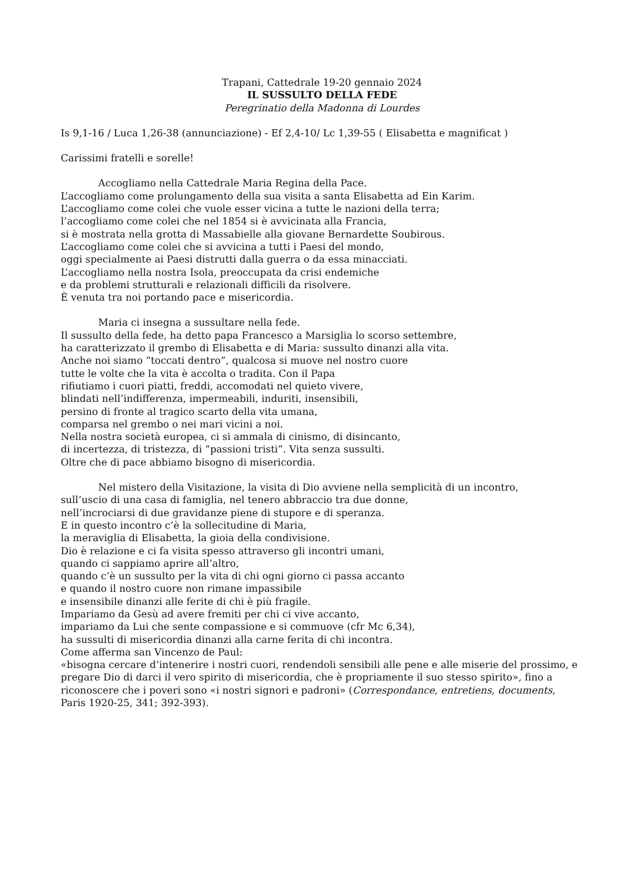Trapani, Cattedrale 19-20 gennaio 2024
IL SUSSULTO DELLA FEDE
Peregrinatio della Madonna di Lourdes
Is 9,1-16 / Luca 1,26-38 (annunciazione) - Ef 2,4-10/ Lc 1,39-55 ( Elisabetta e magnificat )
Carissimi fratelli e sorelle!
Accogliamo nella Cattedrale Maria Regina della Pace.
L’accogliamo come prolungamento della sua visita a santa Elisabetta ad Ein Karim.
L’accogliamo come colei che vuole esser vicina a tutte le nazioni della terra;
l’accogliamo come colei che nel 1854 si è avvicinata alla Francia,
si è mostrata nella grotta di Massabielle alla giovane Bernardette Soubirous.
L’accogliamo come colei che si avvicina a tutti i Paesi del mondo,
oggi specialmente ai Paesi distrutti dalla guerra o da essa minacciati.
L’accogliamo nella nostra Isola, preoccupata da crisi endemiche
e da problemi strutturali e relazionali difficili da risolvere.
È venuta tra noi portando pace e misericordia.
Maria ci insegna a sussultare nella fede.
Il sussulto della fede, ha detto papa Francesco a Marsiglia lo scorso settembre,
ha caratterizzato il grembo di Elisabetta e di Maria: sussulto dinanzi alla vita.
Anche noi siamo “toccati dentro”, qualcosa si muove nel nostro cuore
tutte le volte che la vita è accolta o tradita. Con il Papa
rifiutiamo i cuori piatti, freddi, accomodati nel quieto vivere,
blindati nell’indifferenza, impermeabili, induriti, insensibili,
persino di fronte al tragico scarto della vita umana,
comparsa nel grembo o nei mari vicini a noi.
Nella nostra società europea, ci si ammala di cinismo, di disincanto,
di incertezza, di tristezza, di “passioni tristi”. Vita senza sussulti.
Oltre che di pace abbiamo bisogno di misericordia.
Nel mistero della Visitazione, la visita di Dio avviene nella semplicità di un incontro,
sull’uscio di una casa di famiglia, nel tenero abbraccio tra due donne,
nell’incrociarsi di due gravidanze piene di stupore e di speranza.
E in questo incontro c’è la sollecitudine di Maria,
la meraviglia di Elisabetta, la gioia della condivisione.
Dio è relazione e ci fa visita spesso attraverso gli incontri umani,
quando ci sappiamo aprire all’altro,
quando c’è un sussulto per la vita di chi ogni giorno ci passa accanto
e quando il nostro cuore non rimane impassibile
e insensibile dinanzi alle ferite di chi è più fragile.
Impariamo da Gesù ad avere fremiti per chi ci vive accanto,
impariamo da Lui che sente compassione e si commuove (cfr Mc 6,34),
ha sussulti di misericordia dinanzi alla carne ferita di chi incontra.
Come afferma san Vincenzo de Paul:
«bisogna cercare d’intenerire i nostri cuori, rendendoli sensibili alle pene e alle miserie del prossimo, e pregare Dio di darci il vero spirito di misericordia, che è propriamente il suo stesso spirito», fino a riconoscere che i poveri sono «i nostri signori e padroni» (Correspondance, entretiens, documents, Paris 1920-25, 341; 392-393).